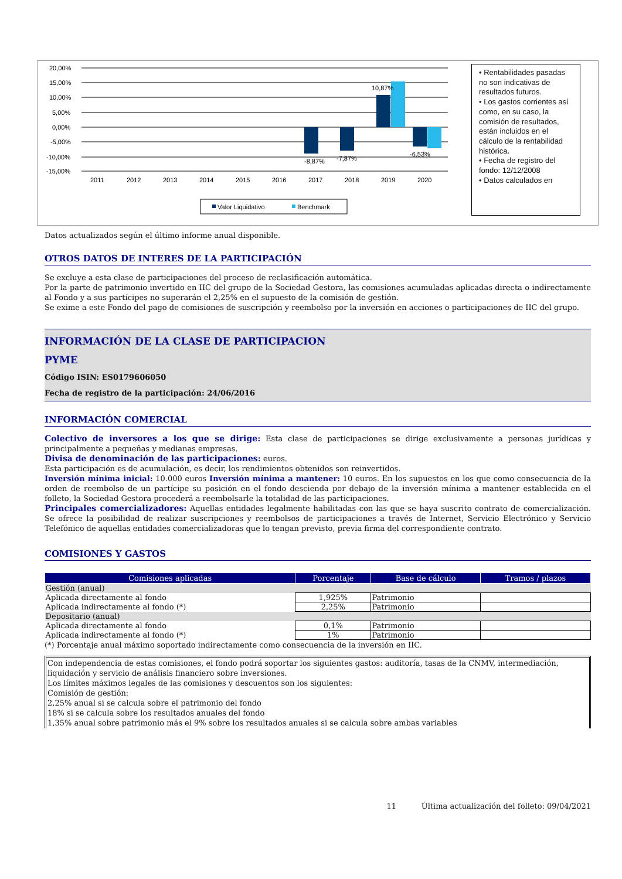20,00%
15,00%
10,00%
5,00%
0,00%
-5,00%
-10,00%
-15,00%
-8,87%
-7,87%
10,87%
-6,53%
2011
2012
2013
2014
2015
2016
2017
2018
2019
2020
Valor Liquidativo
Benchmark
• Rentabilidades pasadas no son indicativas de resultados futuros.
• Los gastos corrientes así como, en su caso, la comisión de resultados, están incluidos en el cálculo de la rentabilidad histórica.
• Fecha de registro del fondo: 12/12/2008
• Datos calculados en
Datos actualizados según el último informe anual disponible.
OTROS DATOS DE INTERES DE LA PARTICIPACIÓN
Se excluye a esta clase de participaciones del proceso de reclasificación automática.
Por la parte de patrimonio invertido en IIC del grupo de la Sociedad Gestora, las comisiones acumuladas aplicadas directa o indirectamente al Fondo y a sus partícipes no superarán el 2,25% en el supuesto de la comisión de gestión.
Se exime a este Fondo del pago de comisiones de suscripción y reembolso por la inversión en acciones o participaciones de IIC del grupo.
INFORMACIÓN DE LA CLASE DE PARTICIPACION
PYME
Código ISIN: ES0179606050
Fecha de registro de la participación: 24/06/2016
INFORMACIÓN COMERCIAL
Colectivo de inversores a los que se dirige: Esta clase de participaciones se dirige exclusivamente a personas jurídicas y principalmente a pequeñas y medianas empresas.
Divisa de denominación de las participaciones: euros.
Esta participación es de acumulación, es decir, los rendimientos obtenidos son reinvertidos.
Inversión mínima inicial: 10.000 euros Inversión mínima a mantener: 10 euros. En los supuestos en los que como consecuencia de la orden de reembolso de un partícipe su posición en el fondo descienda por debajo de la inversión mínima a mantener establecida en el folleto, la Sociedad Gestora procederá a reembolsarle la totalidad de las participaciones.
Principales comercializadores: Aquellas entidades legalmente habilitadas con las que se haya suscrito contrato de comercialización. Se ofrece la posibilidad de realizar suscripciones y reembolsos de participaciones a través de Internet, Servicio Electrónico y Servicio Telefónico de aquellas entidades comercializadoras que lo tengan previsto, previa firma del correspondiente contrato.
COMISIONES Y GASTOS
| Comisiones aplicadas | Porcentaje | Base de cálculo | Tramos / plazos |
| --- | --- | --- | --- |
| Gestión (anual) | | | |
| Aplicada directamente al fondo | 1,925% | Patrimonio | |
| Aplicada indirectamente al fondo (*) | 2,25% | Patrimonio | |
| Depositario (anual) | | | |
| Aplicada directamente al fondo | 0,1% | Patrimonio | |
| Aplicada indirectamente al fondo (*) | 1% | Patrimonio | |
(*) Porcentaje anual máximo soportado indirectamente como consecuencia de la inversión en IIC.
Con independencia de estas comisiones, el fondo podrá soportar los siguientes gastos: auditoría, tasas de la CNMV, intermediación, liquidación y servicio de análisis financiero sobre inversiones.
Los límites máximos legales de las comisiones y descuentos son los siguientes:
Comisión de gestión:
2,25% anual si se calcula sobre el patrimonio del fondo
18% si se calcula sobre los resultados anuales del fondo
1,35% anual sobre patrimonio más el 9% sobre los resultados anuales si se calcula sobre ambas variables
11 Última actualización del folleto: 09/04/2021